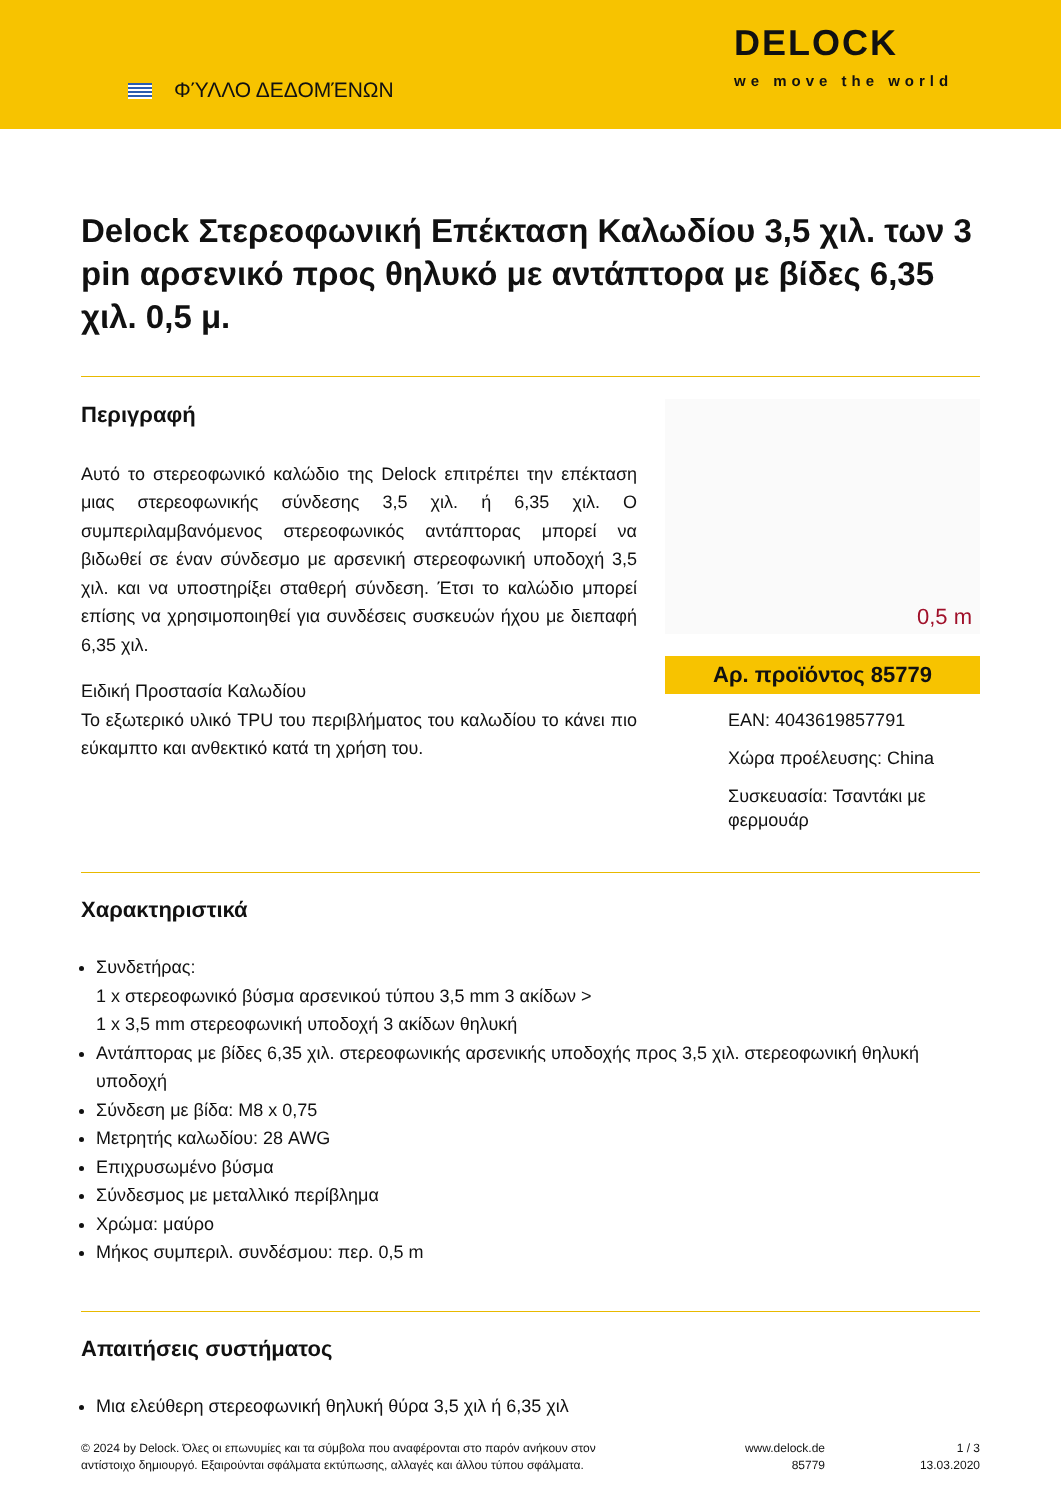ΦΎΛΛΟ ΔΕΔΟΜΈΝΩΝ
DELOCK
we move the world
Delock Στερεοφωνική Επέκταση Καλωδίου 3,5 χιλ. των 3 pin αρσενικό προς θηλυκό με αντάπτορα με βίδες 6,35 χιλ. 0,5 μ.
Περιγραφή
Αυτό το στερεοφωνικό καλώδιο της Delock επιτρέπει την επέκταση μιας στερεοφωνικής σύνδεσης 3,5 χιλ. ή 6,35 χιλ. Ο συμπεριλαμβανόμενος στερεοφωνικός αντάπτορας μπορεί να βιδωθεί σε έναν σύνδεσμο με αρσενική στερεοφωνική υποδοχή 3,5 χιλ. και να υποστηρίξει σταθερή σύνδεση. Έτσι το καλώδιο μπορεί επίσης να χρησιμοποιηθεί για συνδέσεις συσκευών ήχου με διεπαφή 6,35 χιλ.
Ειδική Προστασία Καλωδίου
Το εξωτερικό υλικό TPU του περιβλήματος του καλωδίου το κάνει πιο εύκαμπτο και ανθεκτικό κατά τη χρήση του.
0,5 m
Αρ. προϊόντος 85779
EAN: 4043619857791
Χώρα προέλευσης: China
Συσκευασία: Τσαντάκι με φερμουάρ
Χαρακτηριστικά
Συνδετήρας:
1 x στερεοφωνικό βύσμα αρσενικού τύπου 3,5 mm 3 ακίδων >
1 x 3,5 mm στερεοφωνική υποδοχή 3 ακίδων θηλυκή
Αντάπτορας με βίδες 6,35 χιλ. στερεοφωνικής αρσενικής υποδοχής προς 3,5 χιλ. στερεοφωνική θηλυκή υποδοχή
Σύνδεση με βίδα: M8 x 0,75
Μετρητής καλωδίου: 28 AWG
Επιχρυσωμένο βύσμα
Σύνδεσμος με μεταλλικό περίβλημα
Χρώμα: μαύρο
Μήκος συμπεριλ. συνδέσμου: περ. 0,5 m
Απαιτήσεις συστήματος
Μια ελεύθερη στερεοφωνική θηλυκή θύρα 3,5 χιλ ή 6,35 χιλ
© 2024 by Delock. Όλες οι επωνυμίες και τα σύμβολα που αναφέρονται στο παρόν ανήκουν στον αντίστοιχο δημιουργό. Εξαιρούνται σφάλματα εκτύπωσης, αλλαγές και άλλου τύπου σφάλματα.
www.delock.de
85779
1 / 3
13.03.2020